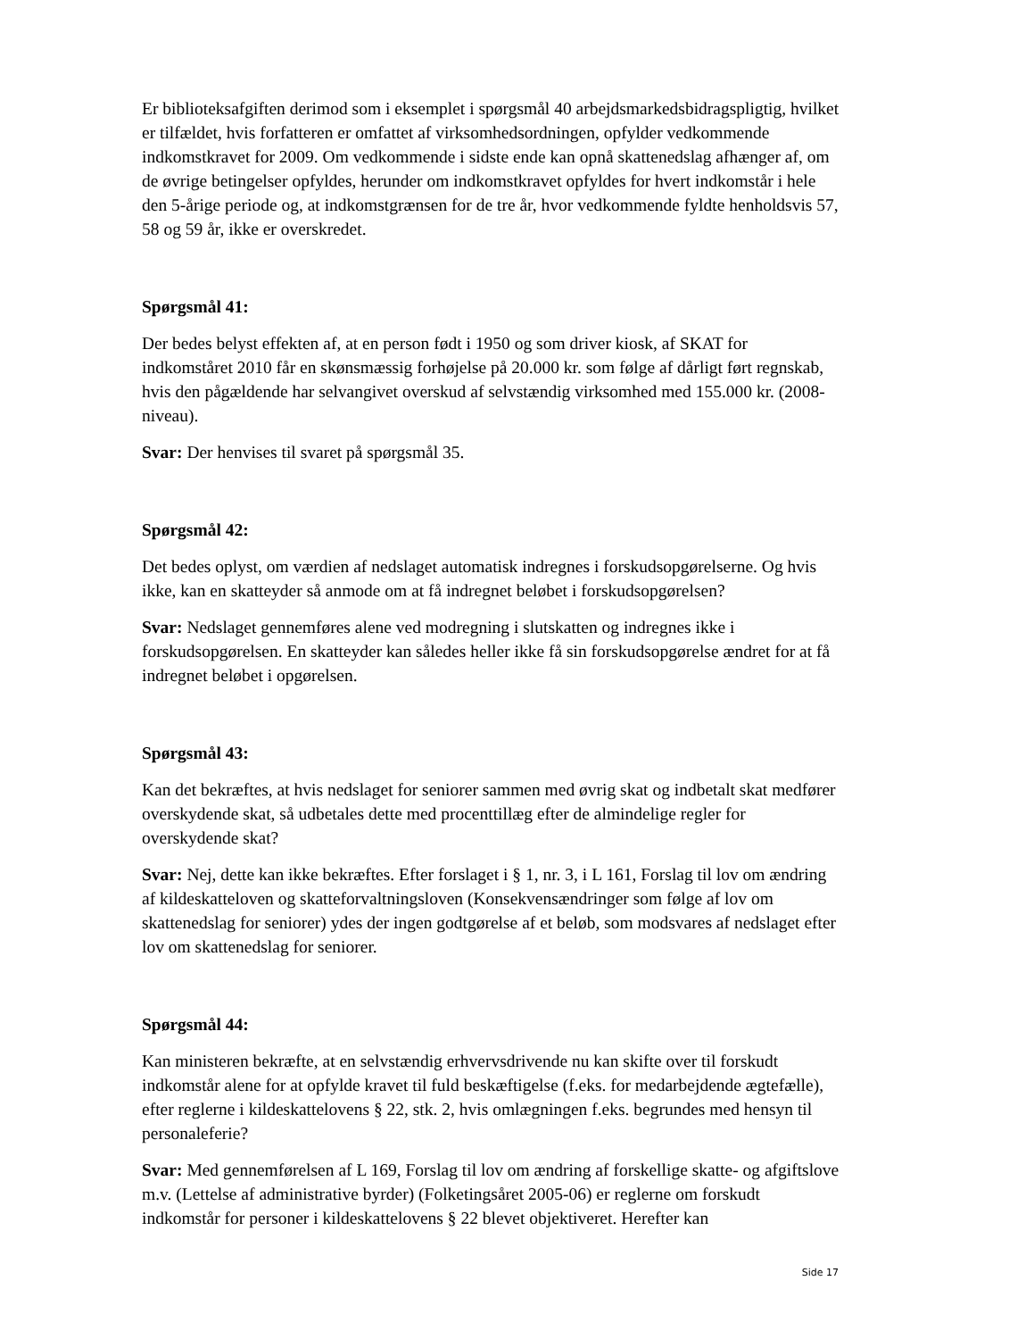Er biblioteksafgiften derimod som i eksemplet i spørgsmål 40 arbejdsmarkedsbidragspligtig, hvilket er tilfældet, hvis forfatteren er omfattet af virksomhedsordningen, opfylder vedkommende indkomstkravet for 2009. Om vedkommende i sidste ende kan opnå skattenedslag afhænger af, om de øvrige betingelser opfyldes, herunder om indkomstkravet opfyldes for hvert indkomstår i hele den 5-årige periode og, at indkomstgrænsen for de tre år, hvor vedkommende fyldte henholdsvis 57, 58 og 59 år, ikke er overskredet.
Spørgsmål 41:
Der bedes belyst effekten af, at en person født i 1950 og som driver kiosk, af SKAT for indkomståret 2010 får en skønsmæssig forhøjelse på 20.000 kr. som følge af dårligt ført regnskab, hvis den pågældende har selvangivet overskud af selvstændig virksomhed med 155.000 kr. (2008-niveau).
Svar: Der henvises til svaret på spørgsmål 35.
Spørgsmål 42:
Det bedes oplyst, om værdien af nedslaget automatisk indregnes i forskudsopgørelserne. Og hvis ikke, kan en skatteyder så anmode om at få indregnet beløbet i forskudsopgørelsen?
Svar: Nedslaget gennemføres alene ved modregning i slutskatten og indregnes ikke i forskudsopgørelsen. En skatteyder kan således heller ikke få sin forskudsopgørelse ændret for at få indregnet beløbet i opgørelsen.
Spørgsmål 43:
Kan det bekræftes, at hvis nedslaget for seniorer sammen med øvrig skat og indbetalt skat medfører overskydende skat, så udbetales dette med procenttillæg efter de almindelige regler for overskydende skat?
Svar: Nej, dette kan ikke bekræftes. Efter forslaget i § 1, nr. 3, i L 161, Forslag til lov om ændring af kildeskatteloven og skatteforvaltningsloven (Konsekvensændringer som følge af lov om skattenedslag for seniorer) ydes der ingen godtgørelse af et beløb, som modsvares af nedslaget efter lov om skattenedslag for seniorer.
Spørgsmål 44:
Kan ministeren bekræfte, at en selvstændig erhvervsdrivende nu kan skifte over til forskudt indkomstår alene for at opfylde kravet til fuld beskæftigelse (f.eks. for medarbejdende ægtefælle), efter reglerne i kildeskattelovens § 22, stk. 2, hvis omlægningen f.eks. begrundes med hensyn til personaleferie?
Svar: Med gennemførelsen af L 169, Forslag til lov om ændring af forskellige skatte- og afgiftslove m.v. (Lettelse af administrative byrder) (Folketingsåret 2005-06) er reglerne om forskudt indkomstår for personer i kildeskattelovens § 22 blevet objektiveret. Herefter kan
Side 17